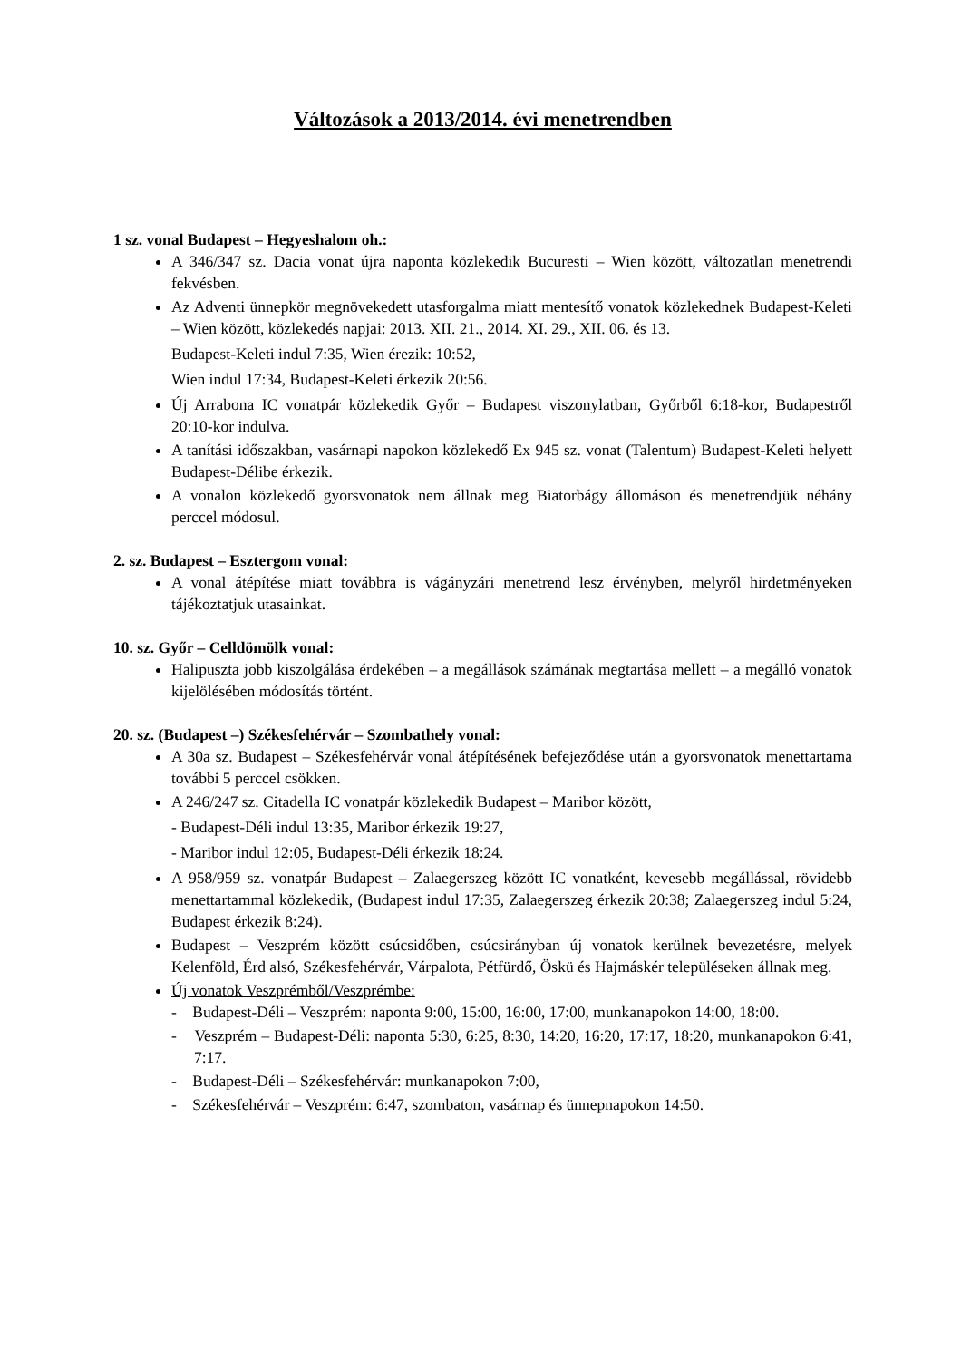Változások a 2013/2014. évi menetrendben
1 sz. vonal Budapest – Hegyeshalom oh.:
A 346/347 sz. Dacia vonat újra naponta közlekedik Bucuresti – Wien között, változatlan menetrendi fekvésben.
Az Adventi ünnepkör megnövekedett utasforgalma miatt mentesítő vonatok közlekednek Budapest-Keleti – Wien között, közlekedés napjai: 2013. XII. 21., 2014. XI. 29., XII. 06. és 13.
Budapest-Keleti indul 7:35, Wien érezik: 10:52,
Wien indul 17:34, Budapest-Keleti érkezik 20:56.
Új Arrabona IC vonatpár közlekedik Győr – Budapest viszonylatban, Győrből 6:18-kor, Budapestről 20:10-kor indulva.
A tanítási időszakban, vasárnapi napokon közlekedő Ex 945 sz. vonat (Talentum) Budapest-Keleti helyett Budapest-Délibe érkezik.
A vonalon közlekedő gyorsvonatok nem állnak meg Biatorbágy állomáson és menetrendjük néhány perccel módosul.
2. sz. Budapest – Esztergom vonal:
A vonal átépítése miatt továbbra is vágányzári menetrend lesz érvényben, melyről hirdetményeken tájékoztatjuk utasainkat.
10. sz. Győr – Celldömölk vonal:
Halipuszta jobb kiszolgálása érdekében – a megállások számának megtartása mellett – a megálló vonatok kijelölésében módosítás történt.
20. sz. (Budapest –) Székesfehérvár – Szombathely vonal:
A 30a sz. Budapest – Székesfehérvár vonal átépítésének befejeződése után a gyorsvonatok menettartama további 5 perccel csökken.
A 246/247 sz. Citadella IC vonatpár közlekedik Budapest – Maribor között,
- Budapest-Déli indul 13:35, Maribor érkezik 19:27,
- Maribor indul 12:05, Budapest-Déli érkezik 18:24.
A 958/959 sz. vonatpár Budapest – Zalaegerszeg között IC vonatként, kevesebb megállással, rövidebb menettartammal közlekedik, (Budapest indul 17:35, Zalaegerszeg érkezik 20:38; Zalaegerszeg indul 5:24, Budapest érkezik 8:24).
Budapest – Veszprém között csúcsidőben, csúcsirányban új vonatok kerülnek bevezetésre, melyek Kelenföld, Érd alsó, Székesfehérvár, Várpalota, Pétfürdő, Öskü és Hajmáskér településeken állnak meg.
Új vonatok Veszprémből/Veszprémbe:
- Budapest-Déli – Veszprém: naponta 9:00, 15:00, 16:00, 17:00, munkanapokon 14:00, 18:00.
- Veszprém – Budapest-Déli: naponta 5:30, 6:25, 8:30, 14:20, 16:20, 17:17, 18:20, munkanapokon 6:41, 7:17.
- Budapest-Déli – Székesfehérvár: munkanapokon 7:00,
- Székesfehérvár – Veszprém: 6:47, szombaton, vasárnap és ünnepnapokon 14:50.